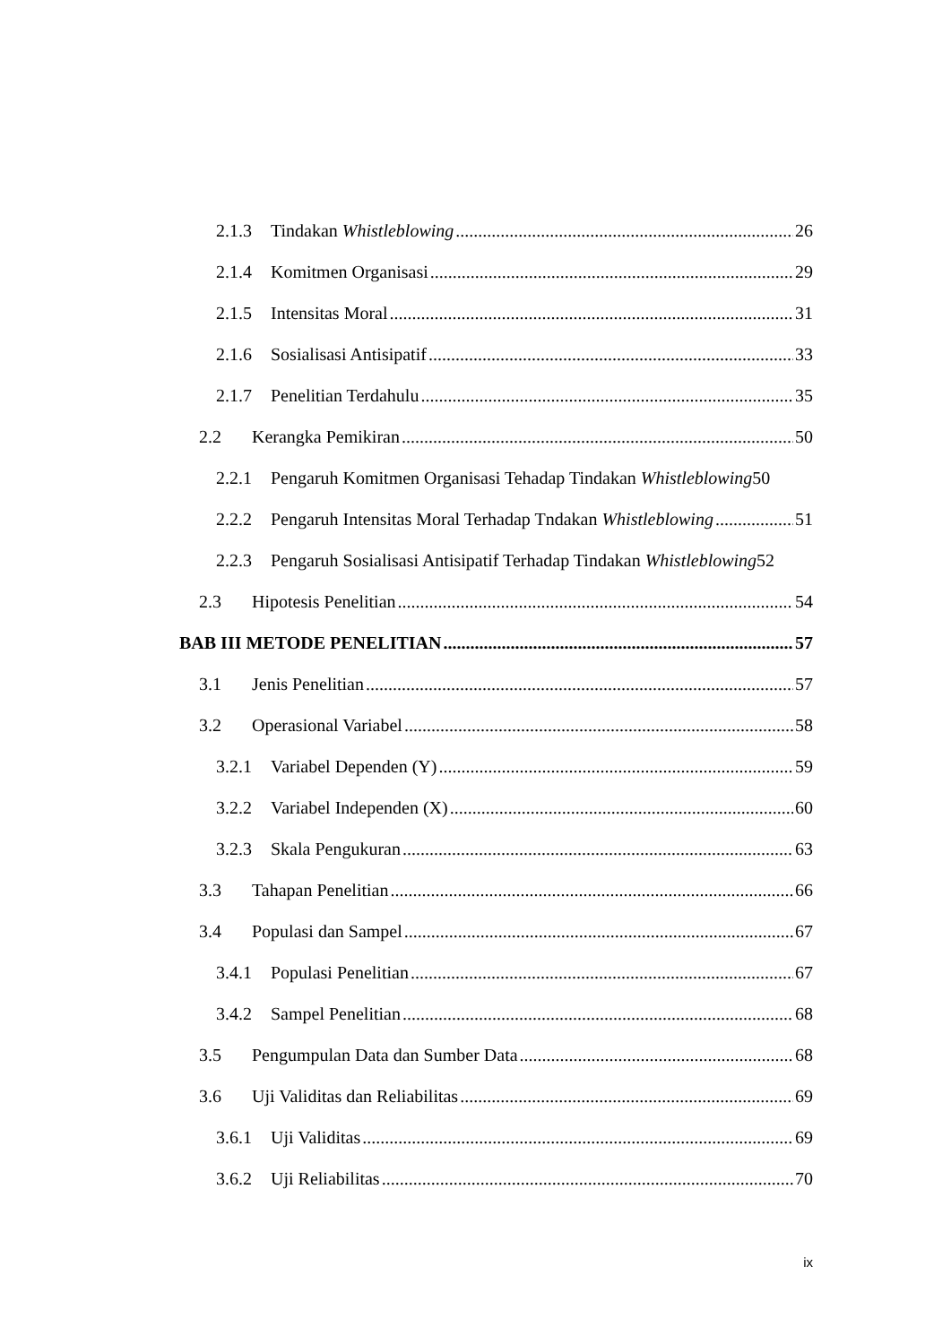2.1.3 Tindakan Whistleblowing 26
2.1.4 Komitmen Organisasi 29
2.1.5 Intensitas Moral 31
2.1.6 Sosialisasi Antisipatif 33
2.1.7 Penelitian Terdahulu 35
2.2 Kerangka Pemikiran 50
2.2.1 Pengaruh Komitmen Organisasi Tehadap Tindakan Whistleblowing 50
2.2.2 Pengaruh Intensitas Moral Terhadap Tndakan Whistleblowing 51
2.2.3 Pengaruh Sosialisasi Antisipatif Terhadap Tindakan Whistleblowing 52
2.3 Hipotesis Penelitian 54
BAB III METODE PENELITIAN 57
3.1 Jenis Penelitian 57
3.2 Operasional Variabel 58
3.2.1 Variabel Dependen (Y) 59
3.2.2 Variabel Independen (X) 60
3.2.3 Skala Pengukuran 63
3.3 Tahapan Penelitian 66
3.4 Populasi dan Sampel 67
3.4.1 Populasi Penelitian 67
3.4.2 Sampel Penelitian 68
3.5 Pengumpulan Data dan Sumber Data 68
3.6 Uji Validitas dan Reliabilitas 69
3.6.1 Uji Validitas 69
3.6.2 Uji Reliabilitas 70
ix